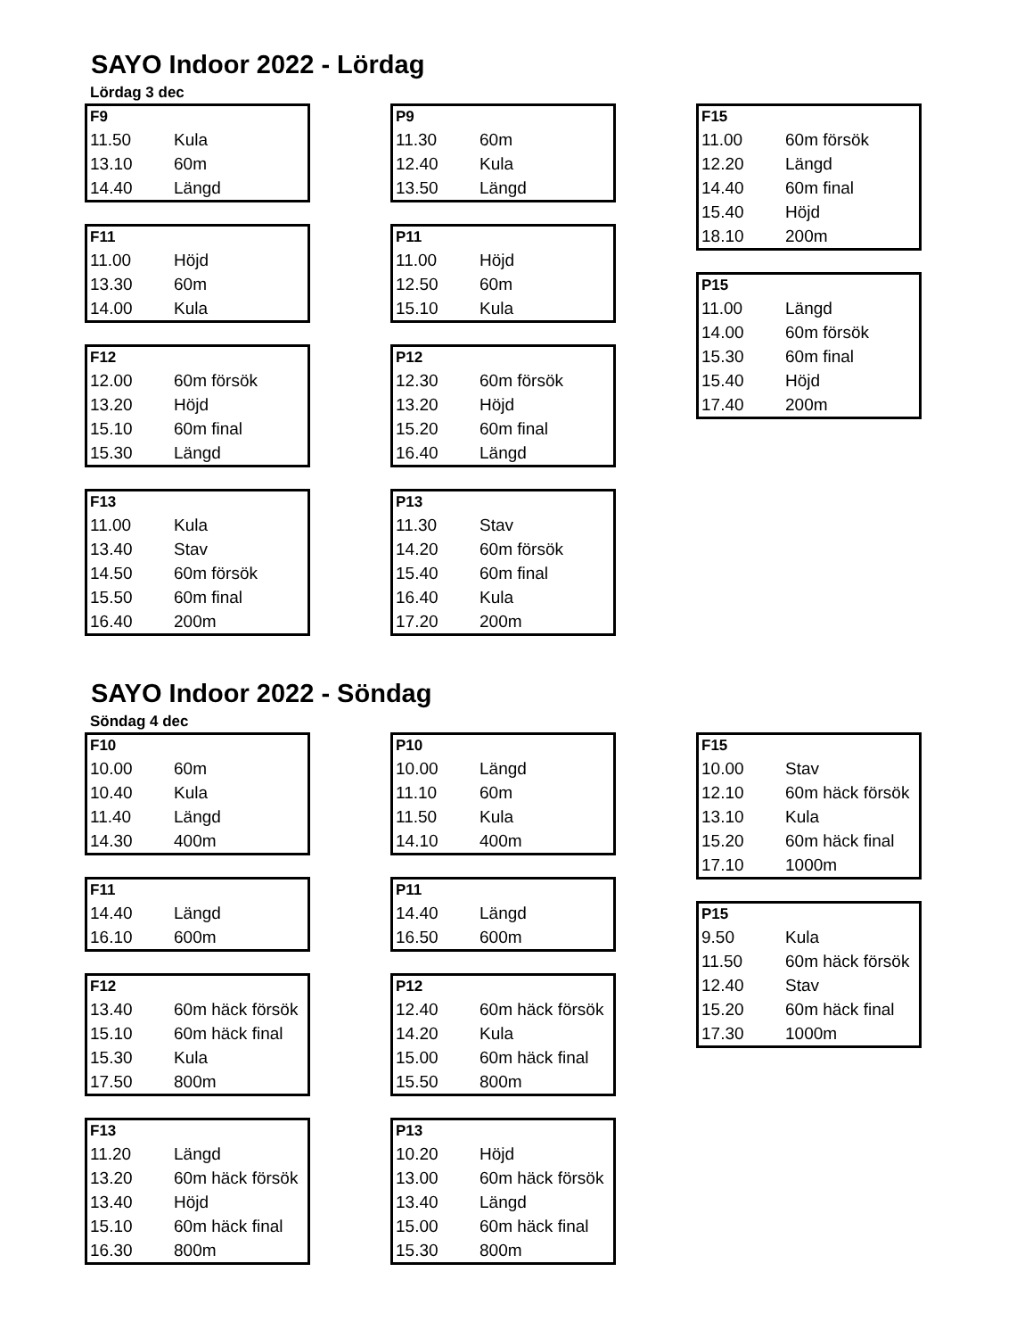SAYO Indoor 2022 - Lördag
Lördag 3 dec
| F9 | |
| --- | --- |
| 11.50 | Kula |
| 13.10 | 60m |
| 14.40 | Längd |
| F11 | |
| --- | --- |
| 11.00 | Höjd |
| 13.30 | 60m |
| 14.00 | Kula |
| F12 | |
| --- | --- |
| 12.00 | 60m försök |
| 13.20 | Höjd |
| 15.10 | 60m final |
| 15.30 | Längd |
| F13 | |
| --- | --- |
| 11.00 | Kula |
| 13.40 | Stav |
| 14.50 | 60m försök |
| 15.50 | 60m final |
| 16.40 | 200m |
| P9 | |
| --- | --- |
| 11.30 | 60m |
| 12.40 | Kula |
| 13.50 | Längd |
| P11 | |
| --- | --- |
| 11.00 | Höjd |
| 12.50 | 60m |
| 15.10 | Kula |
| P12 | |
| --- | --- |
| 12.30 | 60m försök |
| 13.20 | Höjd |
| 15.20 | 60m final |
| 16.40 | Längd |
| P13 | |
| --- | --- |
| 11.30 | Stav |
| 14.20 | 60m försök |
| 15.40 | 60m final |
| 16.40 | Kula |
| 17.20 | 200m |
| F15 | |
| --- | --- |
| 11.00 | 60m försök |
| 12.20 | Längd |
| 14.40 | 60m final |
| 15.40 | Höjd |
| 18.10 | 200m |
| P15 | |
| --- | --- |
| 11.00 | Längd |
| 14.00 | 60m försök |
| 15.30 | 60m final |
| 15.40 | Höjd |
| 17.40 | 200m |
SAYO Indoor 2022 - Söndag
Söndag 4 dec
| F10 | |
| --- | --- |
| 10.00 | 60m |
| 10.40 | Kula |
| 11.40 | Längd |
| 14.30 | 400m |
| F11 | |
| --- | --- |
| 14.40 | Längd |
| 16.10 | 600m |
| F12 | |
| --- | --- |
| 13.40 | 60m häck försök |
| 15.10 | 60m häck final |
| 15.30 | Kula |
| 17.50 | 800m |
| F13 | |
| --- | --- |
| 11.20 | Längd |
| 13.20 | 60m häck försök |
| 13.40 | Höjd |
| 15.10 | 60m häck final |
| 16.30 | 800m |
| P10 | |
| --- | --- |
| 10.00 | Längd |
| 11.10 | 60m |
| 11.50 | Kula |
| 14.10 | 400m |
| P11 | |
| --- | --- |
| 14.40 | Längd |
| 16.50 | 600m |
| P12 | |
| --- | --- |
| 12.40 | 60m häck försök |
| 14.20 | Kula |
| 15.00 | 60m häck final |
| 15.50 | 800m |
| P13 | |
| --- | --- |
| 10.20 | Höjd |
| 13.00 | 60m häck försök |
| 13.40 | Längd |
| 15.00 | 60m häck final |
| 15.30 | 800m |
| F15 | |
| --- | --- |
| 10.00 | Stav |
| 12.10 | 60m häck försök |
| 13.10 | Kula |
| 15.20 | 60m häck final |
| 17.10 | 1000m |
| P15 | |
| --- | --- |
| 9.50 | Kula |
| 11.50 | 60m häck försök |
| 12.40 | Stav |
| 15.20 | 60m häck final |
| 17.30 | 1000m |